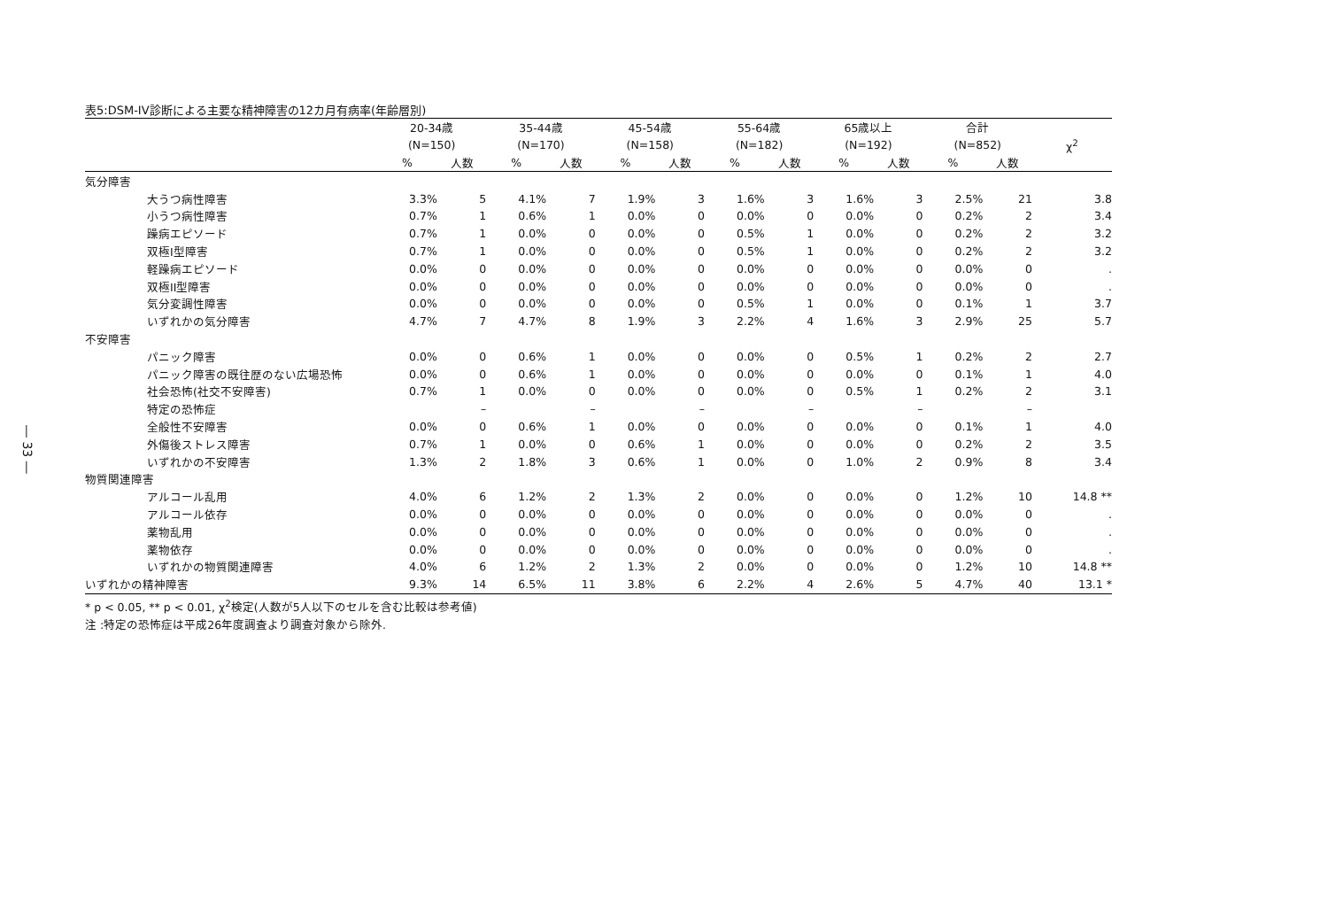― 33 ―
表5:DSM-IV診断による主要な精神障害の12カ月有病率(年齢層別)
| | 20-34歳 | | 35-44歳 | | 45-54歳 | | 55-64歳 | | 65歳以上 | | 合計 | | χ<sup>2</sup> |
| --- | --- | --- | --- | --- | --- | --- | --- | --- | --- | --- | --- | --- | --- |
| | (N=150) | | (N=170) | | (N=158) | | (N=182) | | (N=192) | | (N=852) | | |
| | % | 人数 | % | 人数 | % | 人数 | % | 人数 | % | 人数 | % | 人数 | |
| 気分障害 | | | | | | | | | | | | | |
| 大うつ病性障害 | 3.3% | 5 | 4.1% | 7 | 1.9% | 3 | 1.6% | 3 | 1.6% | 3 | 2.5% | 21 | 3.8 |
| 小うつ病性障害 | 0.7% | 1 | 0.6% | 1 | 0.0% | 0 | 0.0% | 0 | 0.0% | 0 | 0.2% | 2 | 3.4 |
| 躁病エピソード | 0.7% | 1 | 0.0% | 0 | 0.0% | 0 | 0.5% | 1 | 0.0% | 0 | 0.2% | 2 | 3.2 |
| 双極I型障害 | 0.7% | 1 | 0.0% | 0 | 0.0% | 0 | 0.5% | 1 | 0.0% | 0 | 0.2% | 2 | 3.2 |
| 軽躁病エピソード | 0.0% | 0 | 0.0% | 0 | 0.0% | 0 | 0.0% | 0 | 0.0% | 0 | 0.0% | 0 | . |
| 双極II型障害 | 0.0% | 0 | 0.0% | 0 | 0.0% | 0 | 0.0% | 0 | 0.0% | 0 | 0.0% | 0 | . |
| 気分変調性障害 | 0.0% | 0 | 0.0% | 0 | 0.0% | 0 | 0.5% | 1 | 0.0% | 0 | 0.1% | 1 | 3.7 |
| いずれかの気分障害 | 4.7% | 7 | 4.7% | 8 | 1.9% | 3 | 2.2% | 4 | 1.6% | 3 | 2.9% | 25 | 5.7 |
| 不安障害 | | | | | | | | | | | | | |
| パニック障害 | 0.0% | 0 | 0.6% | 1 | 0.0% | 0 | 0.0% | 0 | 0.5% | 1 | 0.2% | 2 | 2.7 |
| パニック障害の既往歴のない広場恐怖 | 0.0% | 0 | 0.6% | 1 | 0.0% | 0 | 0.0% | 0 | 0.0% | 0 | 0.1% | 1 | 4.0 |
| 社会恐怖(社交不安障害) | 0.7% | 1 | 0.0% | 0 | 0.0% | 0 | 0.0% | 0 | 0.5% | 1 | 0.2% | 2 | 3.1 |
| 特定の恐怖症 | | – | | – | | – | | – | | – | | – | |
| 全般性不安障害 | 0.0% | 0 | 0.6% | 1 | 0.0% | 0 | 0.0% | 0 | 0.0% | 0 | 0.1% | 1 | 4.0 |
| 外傷後ストレス障害 | 0.7% | 1 | 0.0% | 0 | 0.6% | 1 | 0.0% | 0 | 0.0% | 0 | 0.2% | 2 | 3.5 |
| いずれかの不安障害 | 1.3% | 2 | 1.8% | 3 | 0.6% | 1 | 0.0% | 0 | 1.0% | 2 | 0.9% | 8 | 3.4 |
| 物質関連障害 | | | | | | | | | | | | | |
| アルコール乱用 | 4.0% | 6 | 1.2% | 2 | 1.3% | 2 | 0.0% | 0 | 0.0% | 0 | 1.2% | 10 | 14.8 ** |
| アルコール依存 | 0.0% | 0 | 0.0% | 0 | 0.0% | 0 | 0.0% | 0 | 0.0% | 0 | 0.0% | 0 | . |
| 薬物乱用 | 0.0% | 0 | 0.0% | 0 | 0.0% | 0 | 0.0% | 0 | 0.0% | 0 | 0.0% | 0 | . |
| 薬物依存 | 0.0% | 0 | 0.0% | 0 | 0.0% | 0 | 0.0% | 0 | 0.0% | 0 | 0.0% | 0 | . |
| いずれかの物質関連障害 | 4.0% | 6 | 1.2% | 2 | 1.3% | 2 | 0.0% | 0 | 0.0% | 0 | 1.2% | 10 | 14.8 ** |
| いずれかの精神障害 | 9.3% | 14 | 6.5% | 11 | 3.8% | 6 | 2.2% | 4 | 2.6% | 5 | 4.7% | 40 | 13.1 * |
* p < 0.05, ** p < 0.01, χ<sup>2</sup>検定(人数が5人以下のセルを含む比較は参考値)
注 :特定の恐怖症は平成26年度調査より調査対象から除外.